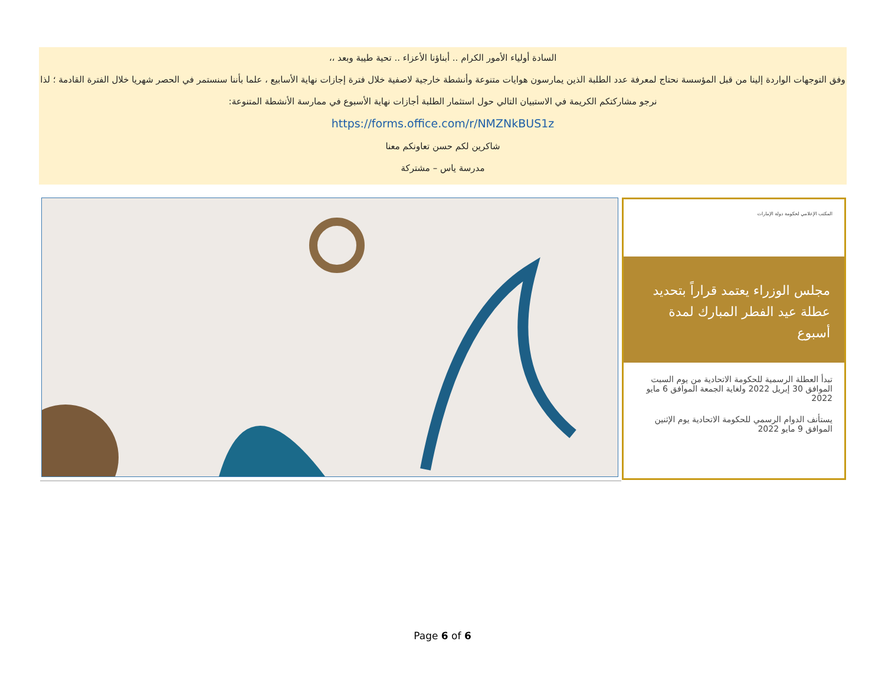السادة أولياء الأمور الكرام .. أبناؤنا الأعزاء .. تحية طيبة وبعد ،،
وفق التوجهات الواردة إلينا من قبل المؤسسة نحتاج لمعرفة عدد الطلبة الذين يمارسون هوايات متنوعة وأنشطة خارجية لاصفية خلال فترة إجازات نهاية الأسابيع ، علما بأننا سنستمر في الحصر شهريا خلال الفترة القادمة ؛ لذا نرجو مشاركتكم الكريمة في الاستبيان التالي حول استثمار الطلبة أجازات نهاية الأسبوع في ممارسة الأنشطة المتنوعة:
https://forms.office.com/r/NMZNkBUS1z
شاكرين لكم حسن تعاونكم معنا
مدرسة ياس – مشتركة
المكتب الإعلامي لحكومة دولة الإمارات
مجلس الوزراء يعتمد قراراً بتحديد عطلة عيد الفطر المبارك لمدة أسبوع
تبدأ العطلة الرسمية للحكومة الاتحادية من يوم السبت الموافق 30 إبريل 2022 ولغاية الجمعة الموافق 6 مايو 2022
يستأنف الدوام الرسمي للحكومة الاتحادية يوم الإثنين الموافق 9 مايو 2022
Page 6 of 6